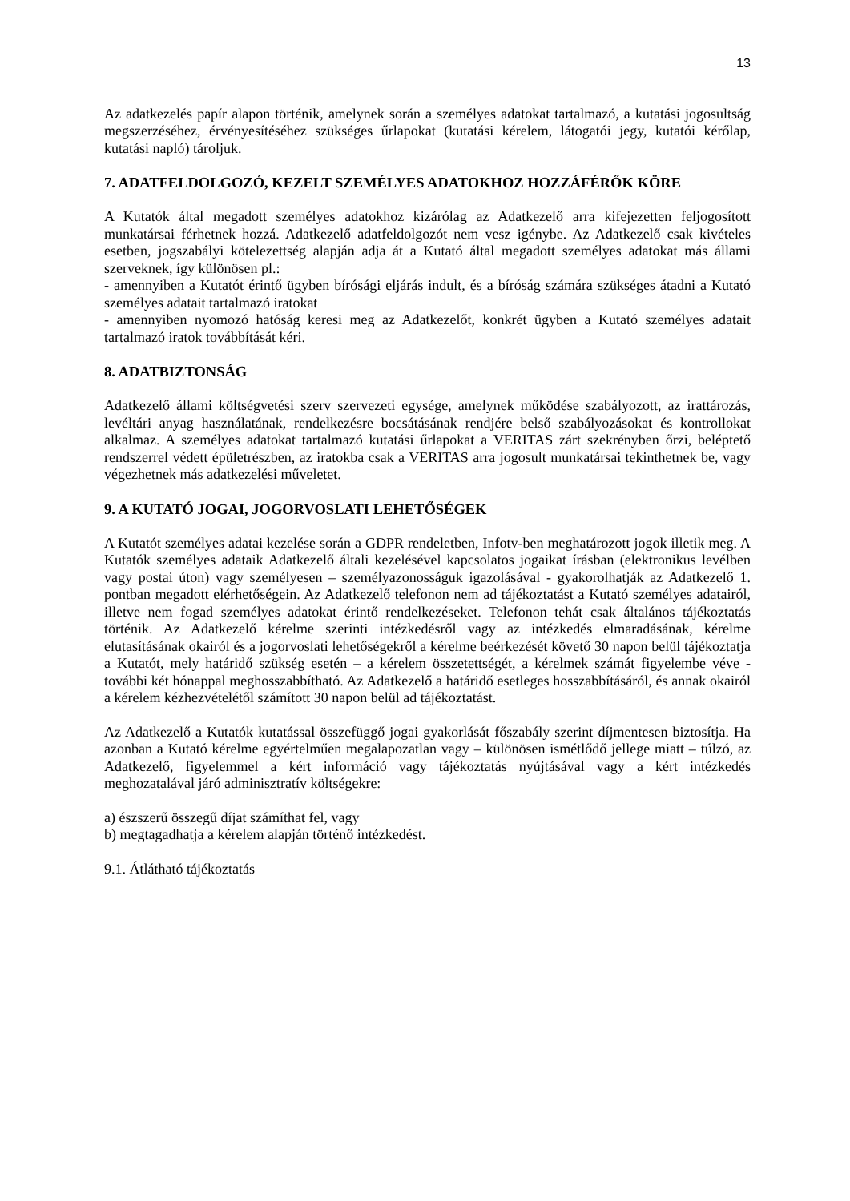13
Az adatkezelés papír alapon történik, amelynek során a személyes adatokat tartalmazó, a kutatási jogosultság megszerzéséhez, érvényesítéséhez szükséges űrlapokat (kutatási kérelem, látogatói jegy, kutatói kérőlap, kutatási napló) tároljuk.
7. ADATFELDOLGOZÓ, KEZELT SZEMÉLYES ADATOKHOZ HOZZÁFÉRŐK KÖRE
A Kutatók által megadott személyes adatokhoz kizárólag az Adatkezelő arra kifejezetten feljogosított munkatársai férhetnek hozzá. Adatkezelő adatfeldolgozót nem vesz igénybe. Az Adatkezelő csak kivételes esetben, jogszabályi kötelezettség alapján adja át a Kutató által megadott személyes adatokat más állami szerveknek, így különösen pl.:
- amennyiben a Kutatót érintő ügyben bírósági eljárás indult, és a bíróság számára szükséges átadni a Kutató személyes adatait tartalmazó iratokat
- amennyiben nyomozó hatóság keresi meg az Adatkezelőt, konkrét ügyben a Kutató személyes adatait tartalmazó iratok továbbítását kéri.
8. ADATBIZTONSÁG
Adatkezelő állami költségvetési szerv szervezeti egysége, amelynek működése szabályozott, az irattározás, levéltári anyag használatának, rendelkezésre bocsátásának rendjére belső szabályozásokat és kontrollokat alkalmaz. A személyes adatokat tartalmazó kutatási űrlapokat a VERITAS zárt szekrényben őrzi, beléptető rendszerrel védett épületrészben, az iratokba csak a VERITAS arra jogosult munkatársai tekinthetnek be, vagy végezhetnek más adatkezelési műveletet.
9. A KUTATÓ JOGAI, JOGORVOSLATI LEHETŐSÉGEK
A Kutatót személyes adatai kezelése során a GDPR rendeletben, Infotv-ben meghatározott jogok illetik meg. A Kutatók személyes adataik Adatkezelő általi kezelésével kapcsolatos jogaikat írásban (elektronikus levélben vagy postai úton) vagy személyesen – személyazonosságuk igazolásával - gyakorolhatják az Adatkezelő 1. pontban megadott elérhetőségein. Az Adatkezelő telefonon nem ad tájékoztatást a Kutató személyes adatairól, illetve nem fogad személyes adatokat érintő rendelkezéseket. Telefonon tehát csak általános tájékoztatás történik. Az Adatkezelő kérelme szerinti intézkedésről vagy az intézkedés elmaradásának, kérelme elutasításának okairól és a jogorvoslati lehetőségekről a kérelme beérkezését követő 30 napon belül tájékoztatja a Kutatót, mely határidő szükség esetén – a kérelem összetettségét, a kérelmek számát figyelembe véve - további két hónappal meghosszabbítható. Az Adatkezelő a határidő esetleges hosszabbításáról, és annak okairól a kérelem kézhezvételétől számított 30 napon belül ad tájékoztatást.
Az Adatkezelő a Kutatók kutatással összefüggő jogai gyakorlását főszabály szerint díjmentesen biztosítja. Ha azonban a Kutató kérelme egyértelműen megalapozatlan vagy – különösen ismétlődő jellege miatt – túlzó, az Adatkezelő, figyelemmel a kért információ vagy tájékoztatás nyújtásával vagy a kért intézkedés meghozatalával járó adminisztratív költségekre:
a) észszerű összegű díjat számíthat fel, vagy
b) megtagadhatja a kérelem alapján történő intézkedést.
9.1. Átlátható tájékoztatás